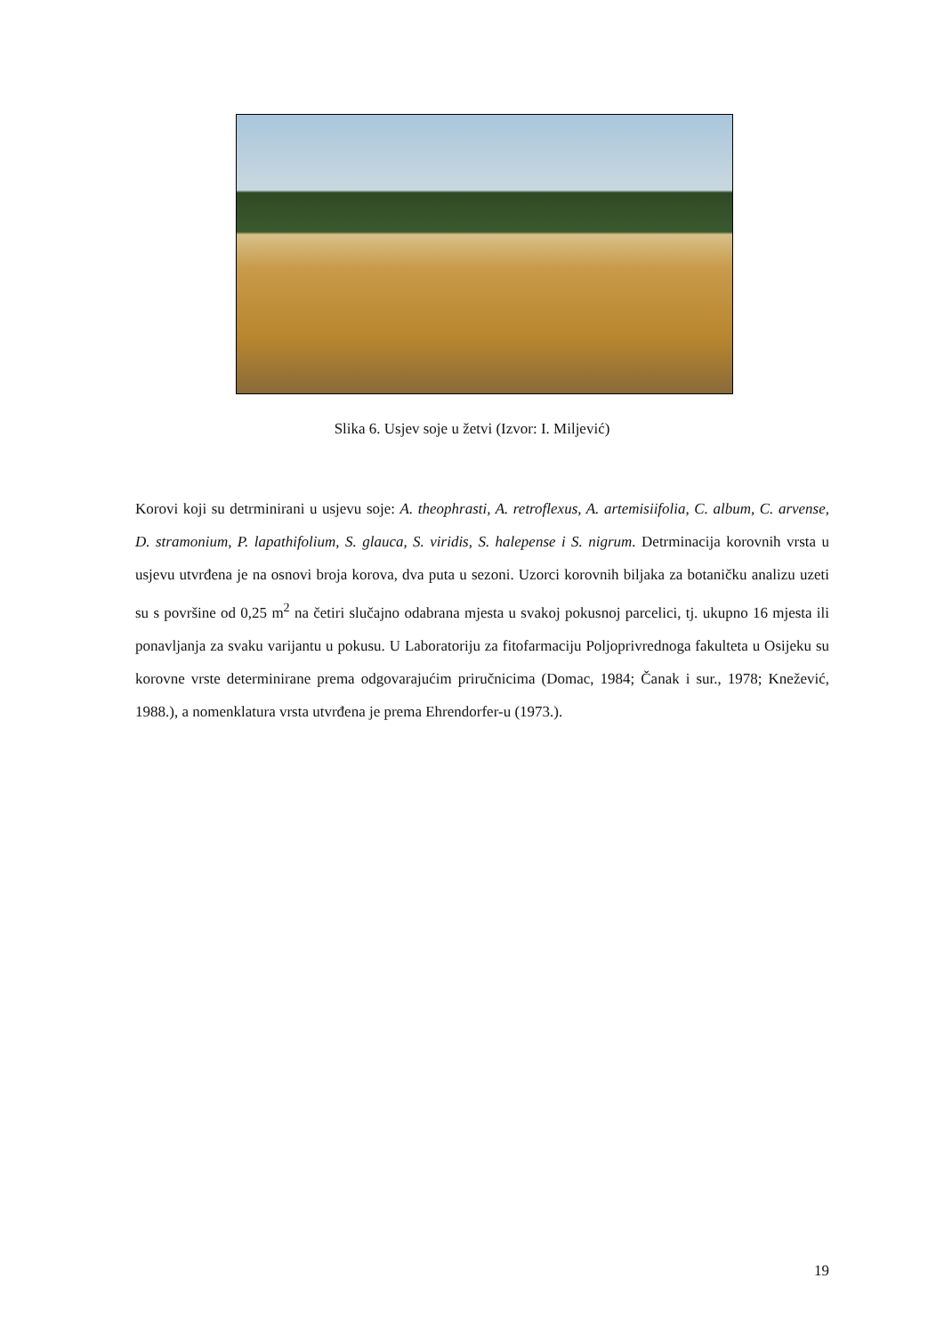Slika 6. Usjev soje u žetvi (Izvor: I. Miljević)
Korovi koji su detrminirani u usjevu soje: A. theophrasti, A. retroflexus, A. artemisiifolia, C. album, C. arvense, D. stramonium, P. lapathifolium, S. glauca, S. viridis, S. halepense i S. nigrum. Detrminacija korovnih vrsta u usjevu utvrđena je na osnovi broja korova, dva puta u sezoni. Uzorci korovnih biljaka za botaničku analizu uzeti su s površine od 0,25 m<sup>2</sup> na četiri slučajno odabrana mjesta u svakoj pokusnoj parcelici, tj. ukupno 16 mjesta ili ponavljanja za svaku varijantu u pokusu. U Laboratoriju za fitofarmaciju Poljoprivrednoga fakulteta u Osijeku su korovne vrste determinirane prema odgovarajućim priručnicima (Domac, 1984; Čanak i sur., 1978; Knežević, 1988.), a nomenklatura vrsta utvrđena je prema Ehrendorfer-u (1973.).
19